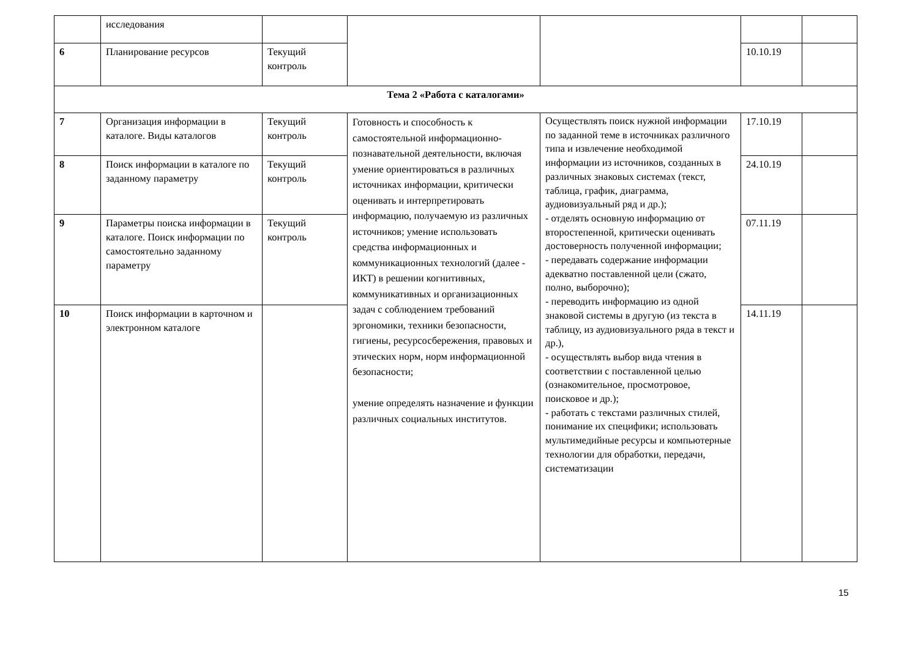| | исследования | | | | | |
| 6 | Планирование ресурсов | Текущий контроль | | | 10.10.19 | |
| Тема 2 «Работа с каталогами» | | | | | | |
| 7 | Организация информации в каталоге. Виды каталогов | Текущий контроль | Готовность и способность к самостоятельной информационно-познавательной деятельности, включая умение ориентироваться в различных источниках информации, критически оценивать и интерпретировать информацию, получаемую из различных источников; умение использовать средства информационных и коммуникационных технологий (далее - ИКТ) в решении когнитивных, коммуникативных и организационных задач с соблюдением требований эргономики, техники безопасности, гигиены, ресурсосбережения, правовых и этических норм, норм информационной безопасности; умение определять назначение и функции различных социальных институтов. | Осуществлять поиск нужной информации по заданной теме в источниках различного типа и извлечение необходимой информации из источников, созданных в различных знаковых системах (текст, таблица, график, диаграмма, аудиовизуальный ряд и др.); - отделять основную информацию от второстепенной, критически оценивать достоверность полученной информации; - передавать содержание информации адекватно поставленной цели (сжато, полно, выборочно); - переводить информацию из одной знаковой системы в другую (из текста в таблицу, из аудиовизуального ряда в текст и др.), - осуществлять выбор вида чтения в соответствии с поставленной целью (ознакомительное, просмотровое, поисковое и др.); - работать с текстами различных стилей, понимание их специфики; использовать мультимедийные ресурсы и компьютерные технологии для обработки, передачи, систематизации | 17.10.19 | |
| 8 | Поиск информации в каталоге по заданному параметру | Текущий контроль | | | 24.10.19 | |
| 9 | Параметры поиска информации в каталоге. Поиск информации по самостоятельно заданному параметру | Текущий контроль | | | 07.11.19 | |
| 10 | Поиск информации в карточном и электронном каталоге | | | | 14.11.19 | |
15